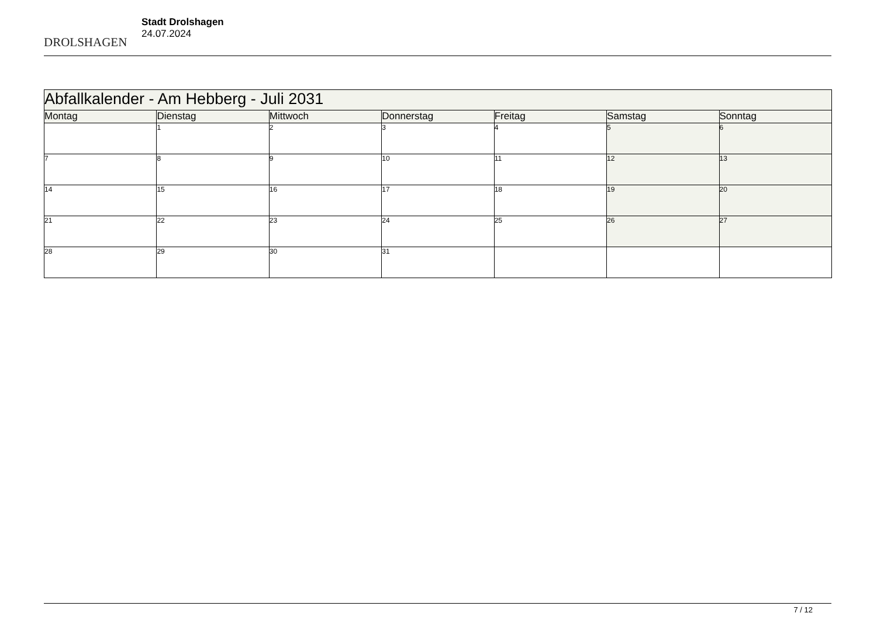DROLSHAGEN
Stadt Drolshagen
24.07.2024
| Abfallkalender - Am Hebberg - Juli 2031 | | | | | | |
| --- | --- | --- | --- | --- | --- | --- |
| Montag | Dienstag | Mittwoch | Donnerstag | Freitag | Samstag | Sonntag |
| | 1 | 2 | 3 | 4 | 5 | 6 |
| 7 | 8 | 9 | 10 | 11 | 12 | 13 |
| 14 | 15 | 16 | 17 | 18 | 19 | 20 |
| 21 | 22 | 23 | 24 | 25 | 26 | 27 |
| 28 | 29 | 30 | 31 | | | |
7 / 12